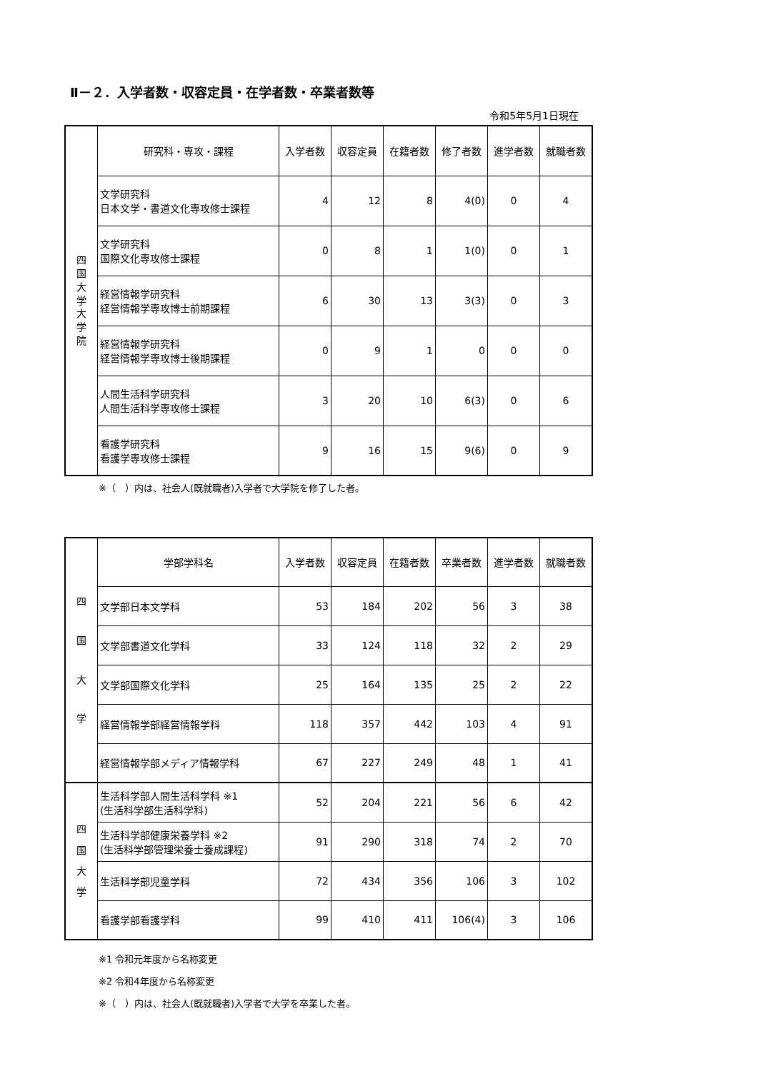Ⅱ－２．入学者数・収容定員・在学者数・卒業者数等
令和5年5月1日現在
| 四 国 大 学 大 学 院 | 研究科・専攻・課程 | 入学者数 | 収容定員 | 在籍者数 | 修了者数 | 進学者数 | 就職者数 |
| | 文学研究科 日本文学・書道文化専攻修士課程 | 4 | 12 | 8 | 4(0) | 0 | 4 |
| | 文学研究科 国際文化専攻修士課程 | 0 | 8 | 1 | 1(0) | 0 | 1 |
| | 経営情報学研究科 経営情報学専攻博士前期課程 | 6 | 30 | 13 | 3(3) | 0 | 3 |
| | 経営情報学研究科 経営情報学専攻博士後期課程 | 0 | 9 | 1 | 0 | 0 | 0 |
| | 人間生活科学研究科 人間生活科学専攻修士課程 | 3 | 20 | 10 | 6(3) | 0 | 6 |
| | 看護学研究科 看護学専攻修士課程 | 9 | 16 | 15 | 9(6) | 0 | 9 |
※（　）内は、社会人(既就職者)入学者で大学院を修了した者。
| 四 国 大 学 | 学部学科名 | 入学者数 | 収容定員 | 在籍者数 | 卒業者数 | 進学者数 | 就職者数 |
| | 文学部日本文学科 | 53 | 184 | 202 | 56 | 3 | 38 |
| | 文学部書道文化学科 | 33 | 124 | 118 | 32 | 2 | 29 |
| | 文学部国際文化学科 | 25 | 164 | 135 | 25 | 2 | 22 |
| | 経営情報学部経営情報学科 | 118 | 357 | 442 | 103 | 4 | 91 |
| | 経営情報学部メディア情報学科 | 67 | 227 | 249 | 48 | 1 | 41 |
| 四 国 大 学 | 生活科学部人間生活科学科 ※1 (生活科学部生活科学科) | 52 | 204 | 221 | 56 | 6 | 42 |
| | 生活科学部健康栄養学科 ※2 (生活科学部管理栄養士養成課程) | 91 | 290 | 318 | 74 | 2 | 70 |
| | 生活科学部児童学科 | 72 | 434 | 356 | 106 | 3 | 102 |
| | 看護学部看護学科 | 99 | 410 | 411 | 106(4) | 3 | 106 |
※1 令和元年度から名称変更
※2 令和4年度から名称変更
※（　）内は、社会人(既就職者)入学者で大学を卒業した者。